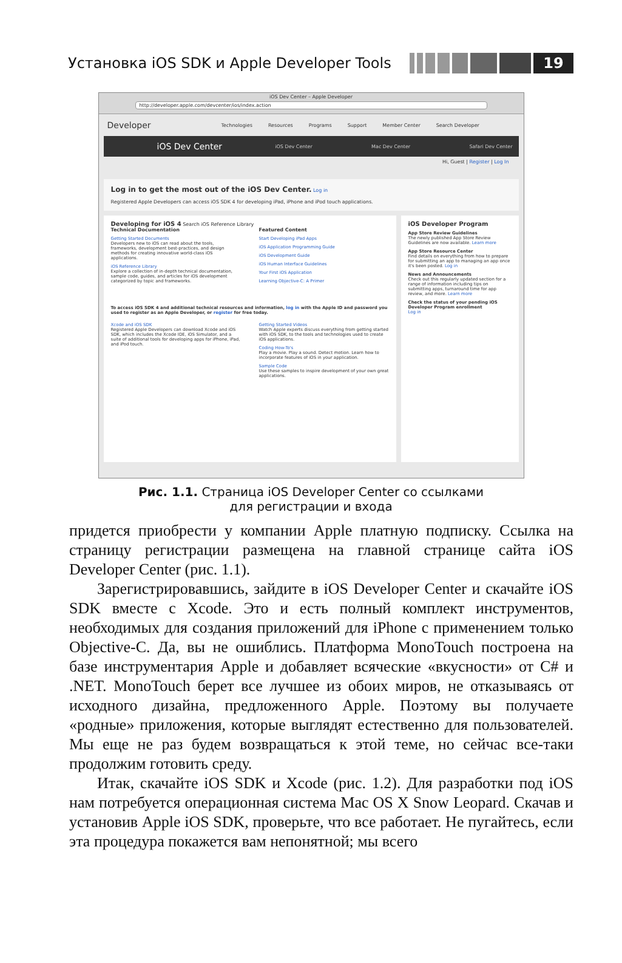Установка iOS SDK и Apple Developer Tools
19
iOS Dev Center – Apple Developer
http://developer.apple.com/devcenter/ios/index.action
Developer Technologies Resources Programs Support Member Center Search Developer
iOS Dev Center iOS Dev Center Mac Dev Center Safari Dev Center
Hi, Guest | Register | Log In
Log in to get the most out of the iOS Dev Center. Log in
Registered Apple Developers can access iOS SDK 4 for developing iPad, iPhone and iPod touch applications.
Developing for iOS 4 Search iOS Reference Library
Technical Documentation
Getting Started Documents
Developers new to iOS can read about the tools, frameworks, development best-practices, and design methods for creating innovative world-class iOS applications.
iOS Reference Library
Explore a collection of in-depth technical documentation, sample code, guides, and articles for iOS development categorized by topic and frameworks.
Featured Content
Start Developing iPad Apps
iOS Application Programming Guide
iOS Development Guide
iOS Human Interface Guidelines
Your First iOS Application
Learning Objective-C: A Primer
To access iOS SDK 4 and additional technical resources and information, log in with the Apple ID and password you used to register as an Apple Developer, or register for free today.
Xcode and iOS SDK
Registered Apple Developers can download Xcode and iOS SDK, which includes the Xcode IDE, iOS Simulator, and a suite of additional tools for developing apps for iPhone, iPad, and iPod touch.
Getting Started Videos
Watch Apple experts discuss everything from getting started with iOS SDK, to the tools and technologies used to create iOS applications.
Coding How-To's
Play a movie. Play a sound. Detect motion. Learn how to incorporate features of iOS in your application.
Sample Code
Use these samples to inspire development of your own great applications.
iOS Developer Program
App Store Review Guidelines
The newly published App Store Review Guidelines are now available. Learn more
App Store Resource Center
Find details on everything from how to prepare for submitting an app to managing an app once it's been posted. Log in
News and Announcements
Check out this regularly updated section for a range of information including tips on submitting apps, turnaround time for app review, and more. Learn more
Check the status of your pending iOS Developer Program enrollment
Log in
Рис. 1.1. Страница iOS Developer Center со ссылками
для регистрации и входа
придется приобрести у компании Apple платную подписку. Ссылка на страницу регистрации размещена на главной странице сайта iOS Developer Center (рис. 1.1).
Зарегистрировавшись, зайдите в iOS Developer Center и скачайте iOS SDK вместе с Xcode. Это и есть полный комплект инструментов, необходимых для создания приложений для iPhone с применением только Objective-C. Да, вы не ошиблись. Платформа MonoTouch пос­троена на базе инструментария Apple и добавляет всяческие «вкус­ности» от C# и .NET. MonoTouch берет все лучшее из обоих миров, не отказываясь от исходного дизайна, предложенного Apple. Поэтому вы получаете «родные» приложения, которые выглядят естественно для пользователей. Мы еще не раз будем возвращаться к этой теме, но сейчас все-таки продолжим готовить среду.
Итак, скачайте iOS SDK и Xcode (рис. 1.2). Для разработки под iOS нам потребуется операционная система Mac OS X Snow Leopard. Скачав и установив Apple iOS SDK, проверьте, что все работает. Не пугайтесь, если эта процедура покажется вам непонятной; мы всего